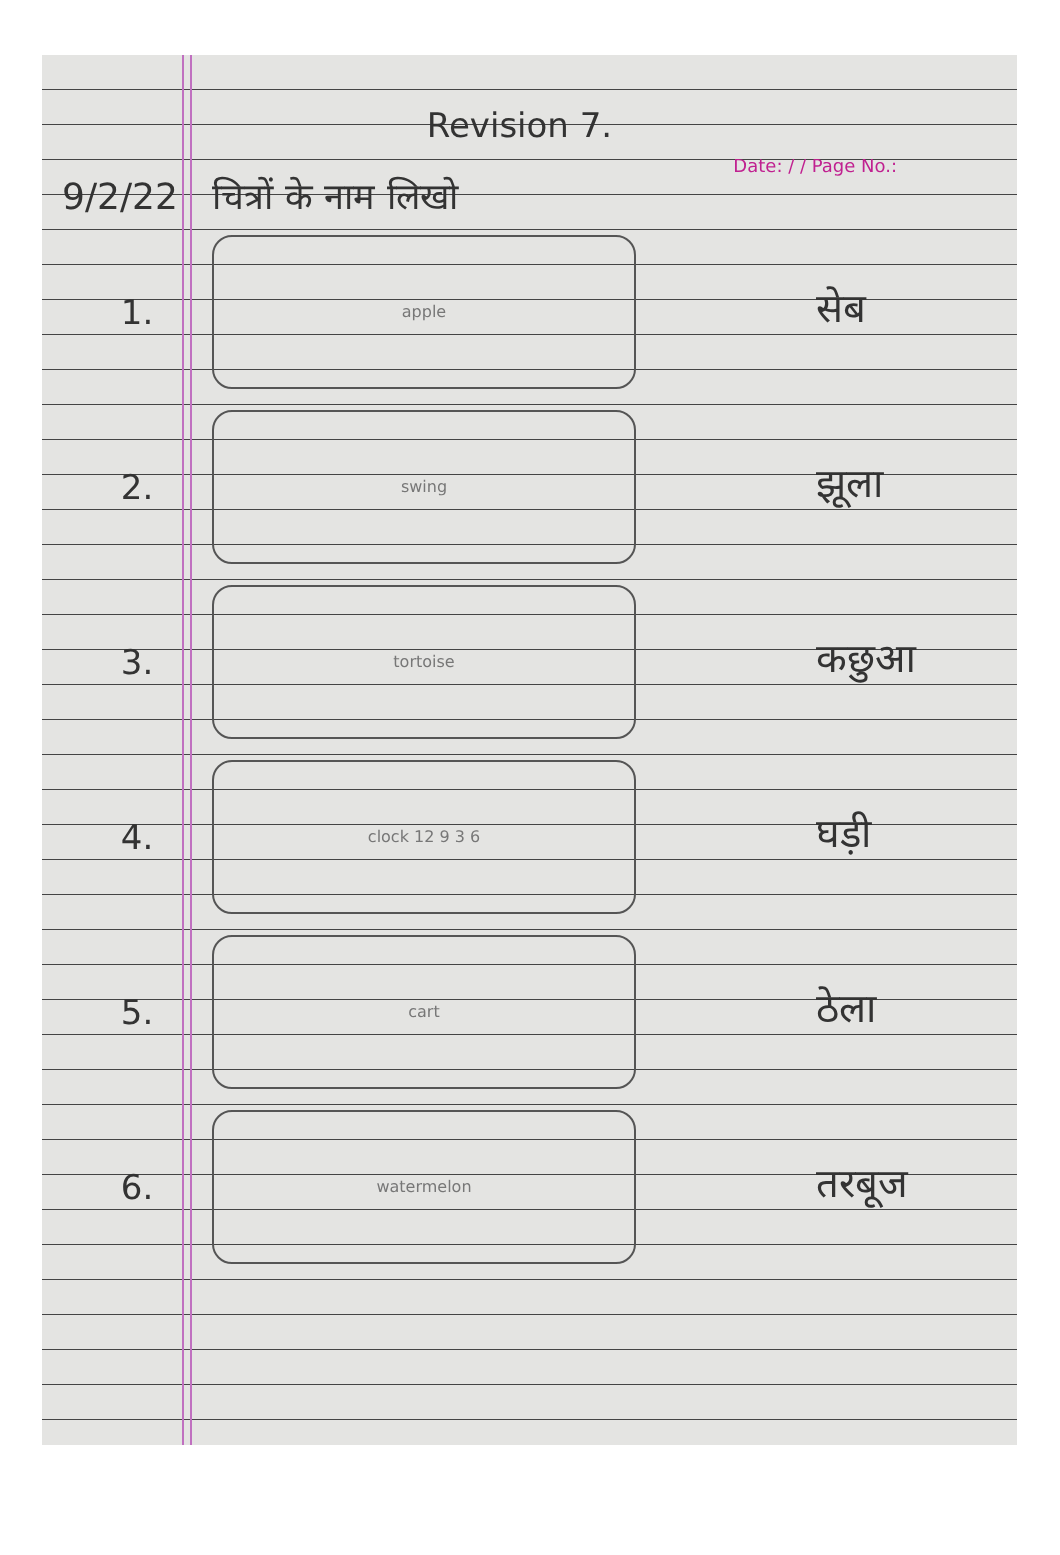Revision 7.
Date: / / Page No.:
9/2/22 चित्रों के नाम लिखो
1.
apple
सेब
2.
swing
झूला
3.
tortoise
कछुआ
4.
clock 12 9 3 6
घड़ी
5.
cart
ठेला
6.
watermelon
तरबूज